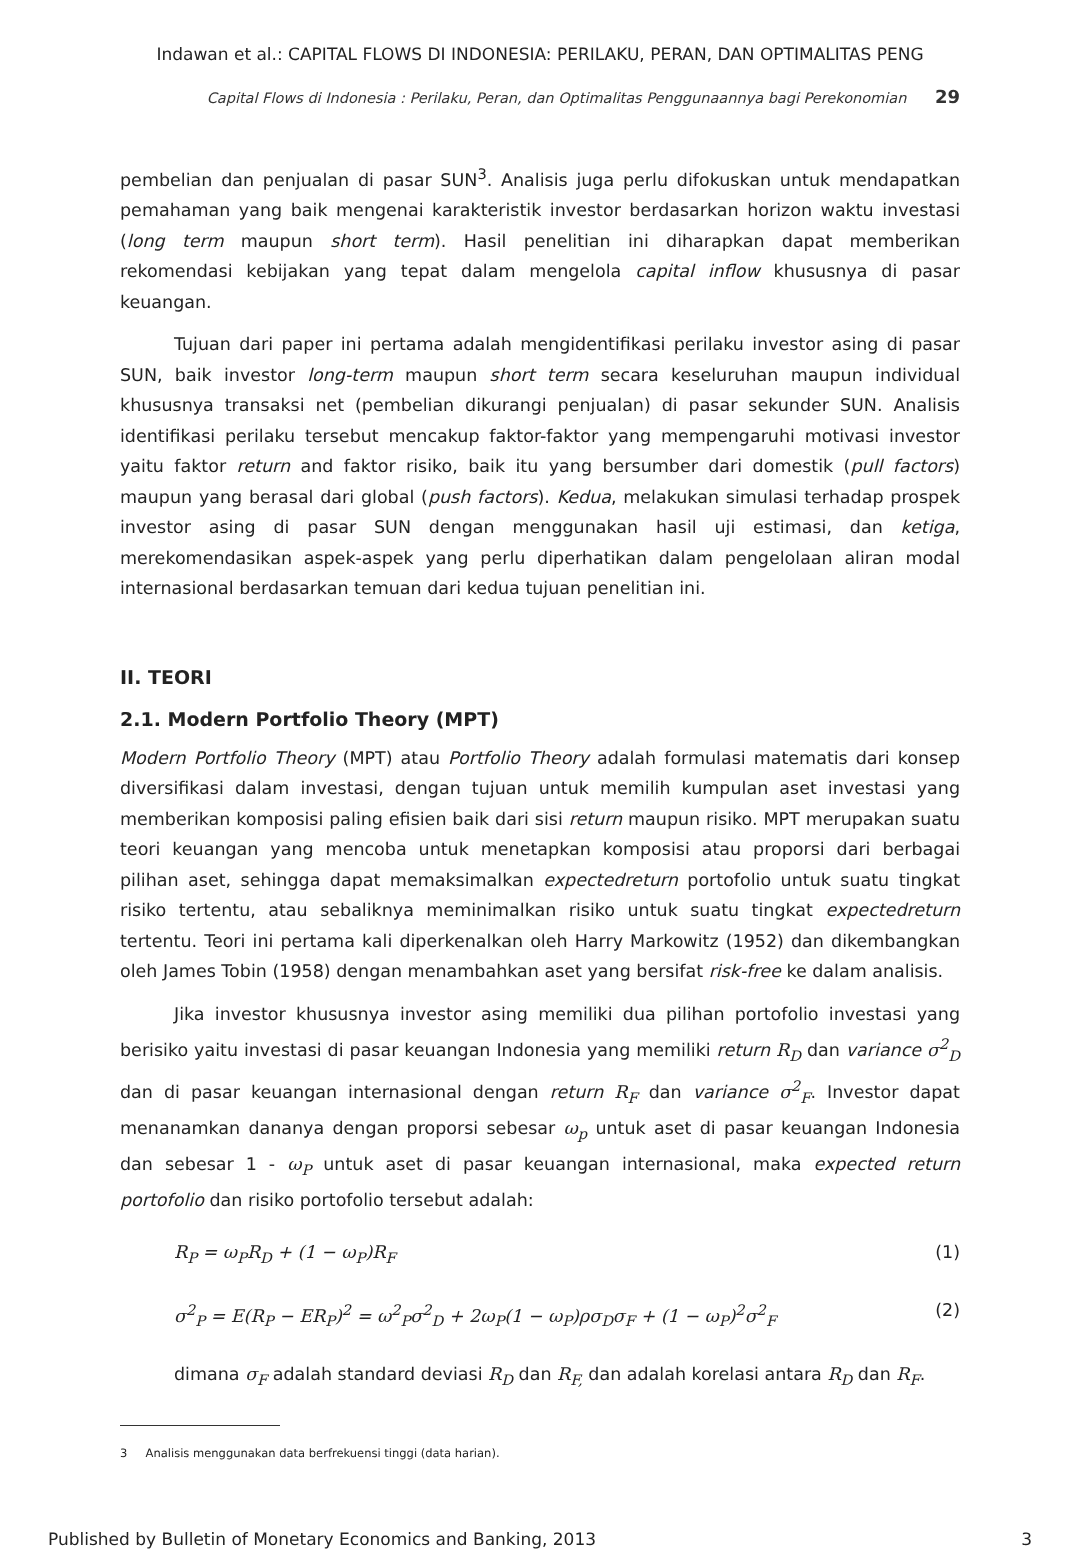Indawan et al.: CAPITAL FLOWS DI INDONESIA: PERILAKU, PERAN, DAN OPTIMALITAS PENG
Capital Flows di Indonesia : Perilaku, Peran, dan Optimalitas Penggunaannya bagi Perekonomian 29
pembelian dan penjualan di pasar SUN<sup>3</sup>. Analisis juga perlu difokuskan untuk mendapatkan pemahaman yang baik mengenai karakteristik investor berdasarkan horizon waktu investasi (long term maupun short term). Hasil penelitian ini diharapkan dapat memberikan rekomendasi kebijakan yang tepat dalam mengelola capital inflow khususnya di pasar keuangan.
Tujuan dari paper ini pertama adalah mengidentifikasi perilaku investor asing di pasar SUN, baik investor long-term maupun short term secara keseluruhan maupun individual khususnya transaksi net (pembelian dikurangi penjualan) di pasar sekunder SUN. Analisis identifikasi perilaku tersebut mencakup faktor-faktor yang mempengaruhi motivasi investor yaitu faktor return and faktor risiko, baik itu yang bersumber dari domestik (pull factors) maupun yang berasal dari global (push factors). Kedua, melakukan simulasi terhadap prospek investor asing di pasar SUN dengan menggunakan hasil uji estimasi, dan ketiga, merekomendasikan aspek-aspek yang perlu diperhatikan dalam pengelolaan aliran modal internasional berdasarkan temuan dari kedua tujuan penelitian ini.
II. TEORI
2.1. Modern Portfolio Theory (MPT)
Modern Portfolio Theory (MPT) atau Portfolio Theory adalah formulasi matematis dari konsep diversifikasi dalam investasi, dengan tujuan untuk memilih kumpulan aset investasi yang memberikan komposisi paling efisien baik dari sisi return maupun risiko. MPT merupakan suatu teori keuangan yang mencoba untuk menetapkan komposisi atau proporsi dari berbagai pilihan aset, sehingga dapat memaksimalkan expectedreturn portofolio untuk suatu tingkat risiko tertentu, atau sebaliknya meminimalkan risiko untuk suatu tingkat expectedreturn tertentu. Teori ini pertama kali diperkenalkan oleh Harry Markowitz (1952) dan dikembangkan oleh James Tobin (1958) dengan menambahkan aset yang bersifat risk-free ke dalam analisis.
Jika investor khususnya investor asing memiliki dua pilihan portofolio investasi yang berisiko yaitu investasi di pasar keuangan Indonesia yang memiliki return R<sub>D</sub> dan variance σ<sup>2</sup><sub>D</sub> dan di pasar keuangan internasional dengan return R<sub>F</sub> dan variance σ<sup>2</sup><sub>F</sub>. Investor dapat menanamkan dananya dengan proporsi sebesar ω<sub>p</sub> untuk aset di pasar keuangan Indonesia dan sebesar 1 - ω<sub>P</sub> untuk aset di pasar keuangan internasional, maka expected return portofolio dan risiko portofolio tersebut adalah:
R<sub>P</sub> = ω<sub>P</sub>R<sub>D</sub> + (1 − ω<sub>P</sub>)R<sub>F</sub> (1)
σ<sup>2</sup><sub>P</sub> = E(R<sub>P</sub> − ER<sub>P</sub>)<sup>2</sup> = ω<sup>2</sup><sub>P</sub>σ<sup>2</sup><sub>D</sub> + 2ω<sub>P</sub>(1 − ω<sub>P</sub>)ρσ<sub>D</sub>σ<sub>F</sub> + (1 − ω<sub>P</sub>)<sup>2</sup>σ<sup>2</sup><sub>F</sub> (2)
dimana σ<sub>F</sub> adalah standard deviasi R<sub>D</sub> dan R<sub>F,</sub> dan adalah korelasi antara R<sub>D</sub> dan R<sub>F</sub>.
3 Analisis menggunakan data berfrekuensi tinggi (data harian).
Published by Bulletin of Monetary Economics and Banking, 2013 3